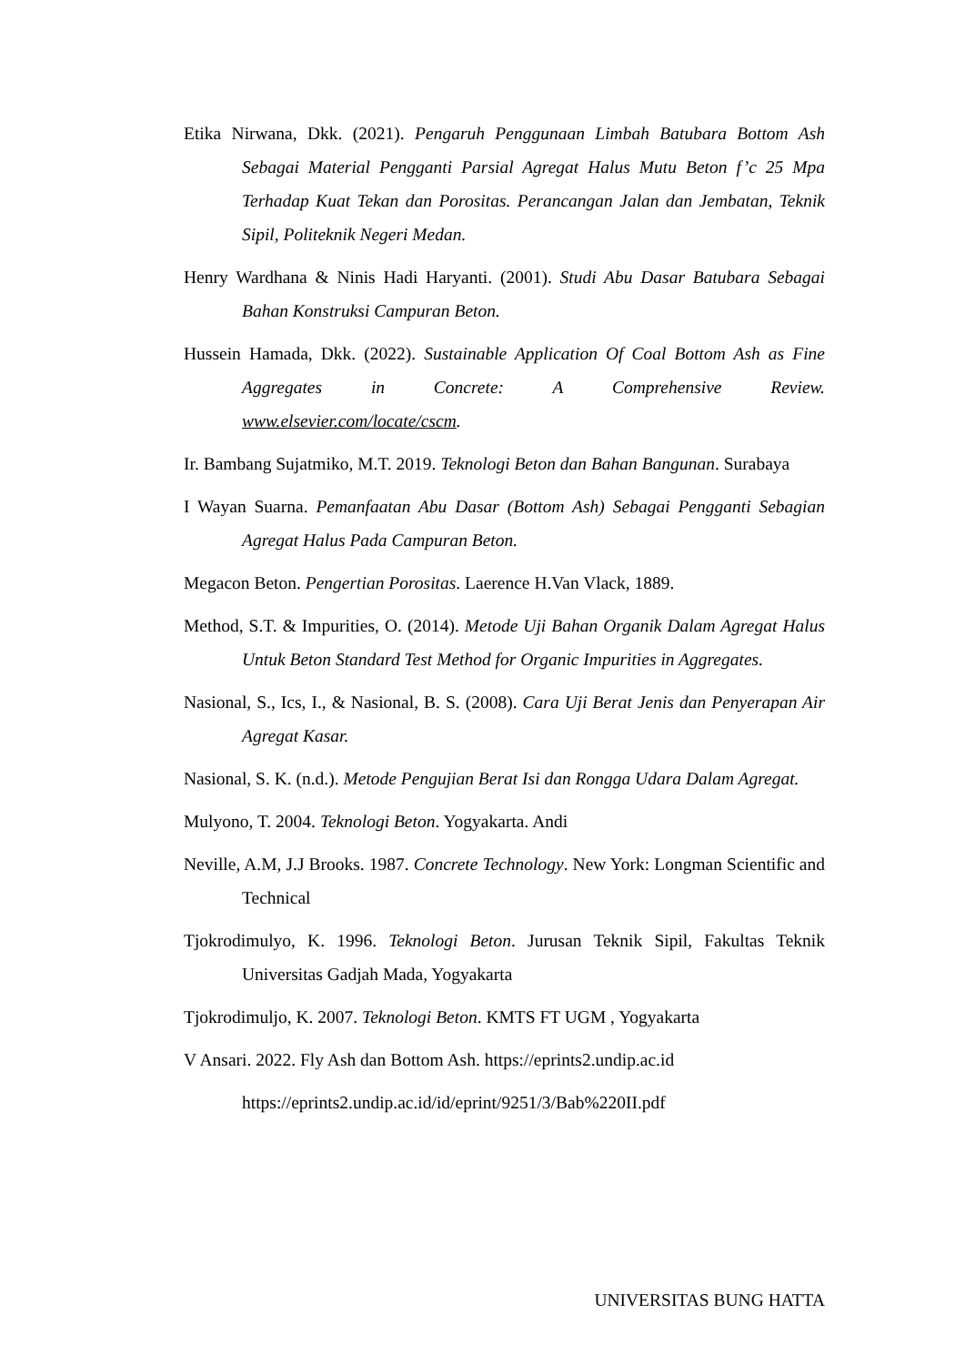Etika Nirwana, Dkk. (2021). Pengaruh Penggunaan Limbah Batubara Bottom Ash Sebagai Material Pengganti Parsial Agregat Halus Mutu Beton f’c 25 Mpa Terhadap Kuat Tekan dan Porositas. Perancangan Jalan dan Jembatan, Teknik Sipil, Politeknik Negeri Medan.
Henry Wardhana & Ninis Hadi Haryanti. (2001). Studi Abu Dasar Batubara Sebagai Bahan Konstruksi Campuran Beton.
Hussein Hamada, Dkk. (2022). Sustainable Application Of Coal Bottom Ash as Fine Aggregates in Concrete: A Comprehensive Review. www.elsevier.com/locate/cscm.
Ir. Bambang Sujatmiko, M.T. 2019. Teknologi Beton dan Bahan Bangunan. Surabaya
I Wayan Suarna. Pemanfaatan Abu Dasar (Bottom Ash) Sebagai Pengganti Sebagian Agregat Halus Pada Campuran Beton.
Megacon Beton. Pengertian Porositas. Laerence H.Van Vlack, 1889.
Method, S.T. & Impurities, O. (2014). Metode Uji Bahan Organik Dalam Agregat Halus Untuk Beton Standard Test Method for Organic Impurities in Aggregates.
Nasional, S., Ics, I., & Nasional, B. S. (2008). Cara Uji Berat Jenis dan Penyerapan Air Agregat Kasar.
Nasional, S. K. (n.d.). Metode Pengujian Berat Isi dan Rongga Udara Dalam Agregat.
Mulyono, T. 2004. Teknologi Beton. Yogyakarta. Andi
Neville, A.M, J.J Brooks. 1987. Concrete Technology. New York: Longman Scientific and Technical
Tjokrodimulyo, K. 1996. Teknologi Beton. Jurusan Teknik Sipil, Fakultas Teknik Universitas Gadjah Mada, Yogyakarta
Tjokrodimuljo, K. 2007. Teknologi Beton. KMTS FT UGM , Yogyakarta
V Ansari. 2022. Fly Ash dan Bottom Ash. https://eprints2.undip.ac.id
https://eprints2.undip.ac.id/id/eprint/9251/3/Bab%220II.pdf
UNIVERSITAS BUNG HATTA